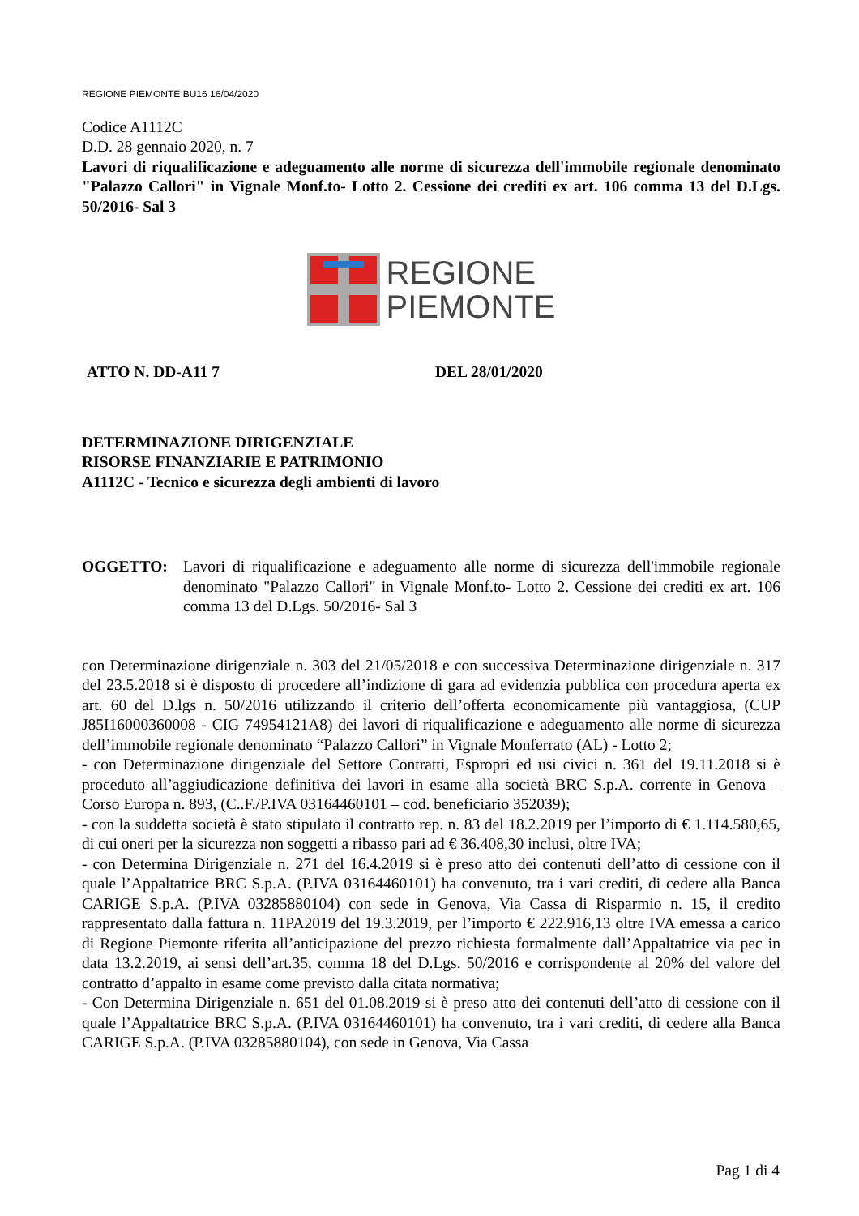REGIONE PIEMONTE BU16 16/04/2020
Codice A1112C
D.D. 28 gennaio 2020, n. 7
Lavori di riqualificazione e adeguamento alle norme di sicurezza dell'immobile regionale denominato "Palazzo Callori" in Vignale Monf.to- Lotto 2. Cessione dei crediti ex art. 106 comma 13 del D.Lgs. 50/2016- Sal 3
REGIONE
PIEMONTE
ATTO N. DD-A11 7 DEL 28/01/2020
DETERMINAZIONE DIRIGENZIALE
RISORSE FINANZIARIE E PATRIMONIO
A1112C - Tecnico e sicurezza degli ambienti di lavoro
OGGETTO: Lavori di riqualificazione e adeguamento alle norme di sicurezza dell'immobile regionale denominato "Palazzo Callori" in Vignale Monf.to- Lotto 2. Cessione dei crediti ex art. 106 comma 13 del D.Lgs. 50/2016- Sal 3
con Determinazione dirigenziale n. 303 del 21/05/2018 e con successiva Determinazione dirigenziale n. 317 del 23.5.2018 si è disposto di procedere all’indizione di gara ad evidenzia pubblica con procedura aperta ex art. 60 del D.lgs n. 50/2016 utilizzando il criterio dell’offerta economicamente più vantaggiosa, (CUP J85I16000360008 - CIG 74954121A8) dei lavori di riqualificazione e adeguamento alle norme di sicurezza dell’immobile regionale denominato “Palazzo Callori” in Vignale Monferrato (AL) - Lotto 2;
- con Determinazione dirigenziale del Settore Contratti, Espropri ed usi civici n. 361 del 19.11.2018 si è proceduto all’aggiudicazione definitiva dei lavori in esame alla società BRC S.p.A. corrente in Genova – Corso Europa n. 893, (C..F./P.IVA 03164460101 – cod. beneficiario 352039);
- con la suddetta società è stato stipulato il contratto rep. n. 83 del 18.2.2019 per l’importo di € 1.114.580,65, di cui oneri per la sicurezza non soggetti a ribasso pari ad € 36.408,30 inclusi, oltre IVA;
- con Determina Dirigenziale n. 271 del 16.4.2019 si è preso atto dei contenuti dell’atto di cessione con il quale l’Appaltatrice BRC S.p.A. (P.IVA 03164460101) ha convenuto, tra i vari crediti, di cedere alla Banca CARIGE S.p.A. (P.IVA 03285880104) con sede in Genova, Via Cassa di Risparmio n. 15, il credito rappresentato dalla fattura n. 11PA2019 del 19.3.2019, per l’importo € 222.916,13 oltre IVA emessa a carico di Regione Piemonte riferita all’anticipazione del prezzo richiesta formalmente dall’Appaltatrice via pec in data 13.2.2019, ai sensi dell’art.35, comma 18 del D.Lgs. 50/2016 e corrispondente al 20% del valore del contratto d’appalto in esame come previsto dalla citata normativa;
- Con Determina Dirigenziale n. 651 del 01.08.2019 si è preso atto dei contenuti dell’atto di cessione con il quale l’Appaltatrice BRC S.p.A. (P.IVA 03164460101) ha convenuto, tra i vari crediti, di cedere alla Banca CARIGE S.p.A. (P.IVA 03285880104), con sede in Genova, Via Cassa
Pag 1 di 4